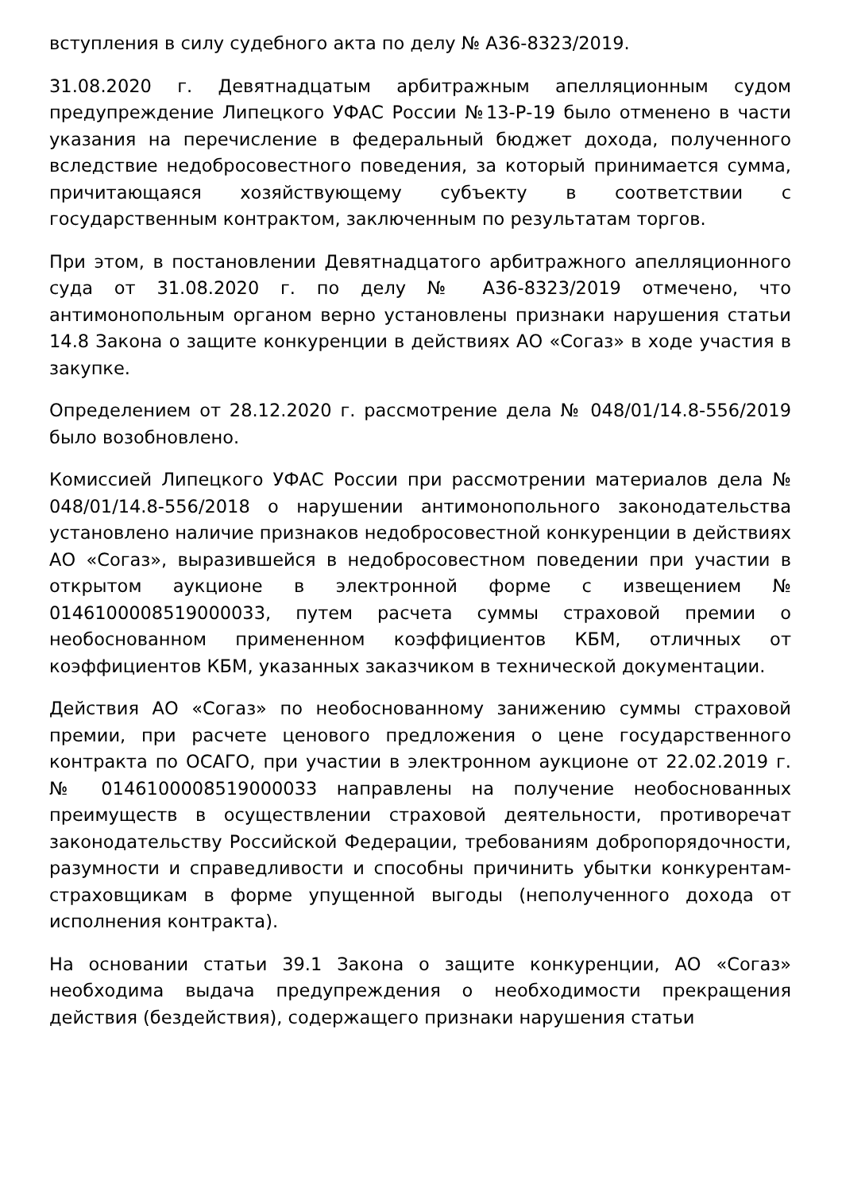вступления в силу судебного акта по делу № А36-8323/2019.
31.08.2020 г. Девятнадцатым арбитражным апелляционным судом предупреждение Липецкого УФАС России №13-Р-19 было отменено в части указания на перечисление в федеральный бюджет дохода, полученного вследствие недобросовестного поведения, за который принимается сумма, причитающаяся хозяйствующему субъекту в соответствии с государственным контрактом, заключенным по результатам торгов.
При этом, в постановлении Девятнадцатого арбитражного апелляционного суда от 31.08.2020 г. по делу № А36-8323/2019 отмечено, что антимонопольным органом верно установлены признаки нарушения статьи 14.8 Закона о защите конкуренции в действиях АО «Согаз» в ходе участия в закупке.
Определением от 28.12.2020 г. рассмотрение дела № 048/01/14.8-556/2019 было возобновлено.
Комиссией Липецкого УФАС России при рассмотрении материалов дела № 048/01/14.8-556/2018 о нарушении антимонопольного законодательства установлено наличие признаков недобросовестной конкуренции в действиях АО «Согаз», выразившейся в недобросовестном поведении при участии в открытом аукционе в электронной форме с извещением № 0146100008519000033, путем расчета суммы страховой премии о необоснованном примененном коэффициентов КБМ, отличных от коэффициентов КБМ, указанных заказчиком в технической документации.
Действия АО «Согаз» по необоснованному занижению суммы страховой премии, при расчете ценового предложения о цене государственного контракта по ОСАГО, при участии в электронном аукционе от 22.02.2019 г. № 0146100008519000033 направлены на получение необоснованных преимуществ в осуществлении страховой деятельности, противоречат законодательству Российской Федерации, требованиям добропорядочности, разумности и справедливости и способны причинить убытки конкурентам-страховщикам в форме упущенной выгоды (неполученного дохода от исполнения контракта).
На основании статьи 39.1 Закона о защите конкуренции, АО «Согаз» необходима выдача предупреждения о необходимости прекращения действия (бездействия), содержащего признаки нарушения статьи